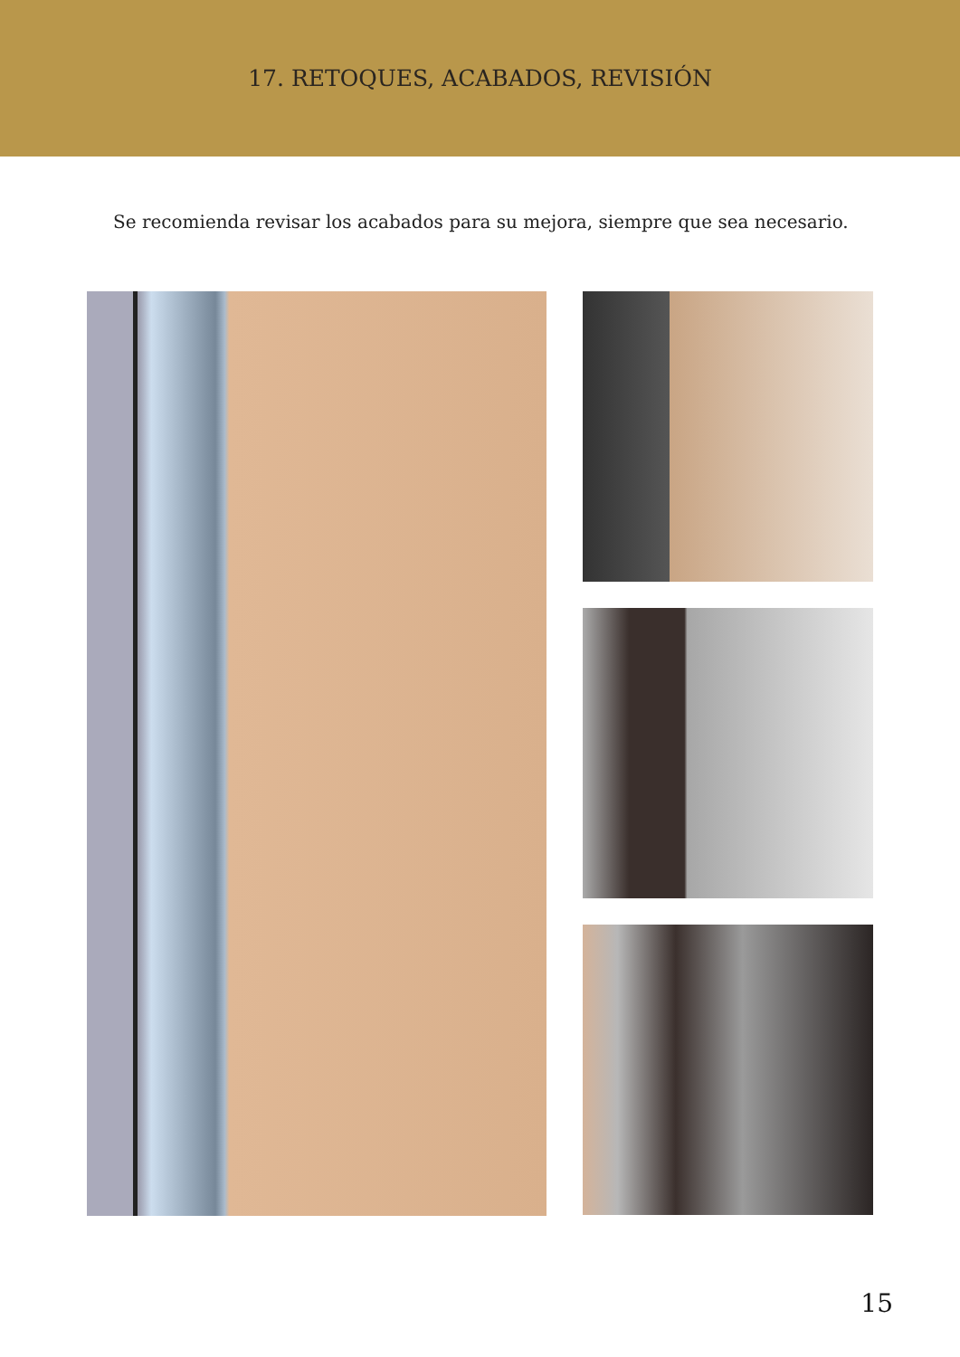17. RETOQUES, ACABADOS, REVISIÓN
Se recomienda revisar los acabados para su mejora, siempre que sea necesario.
15